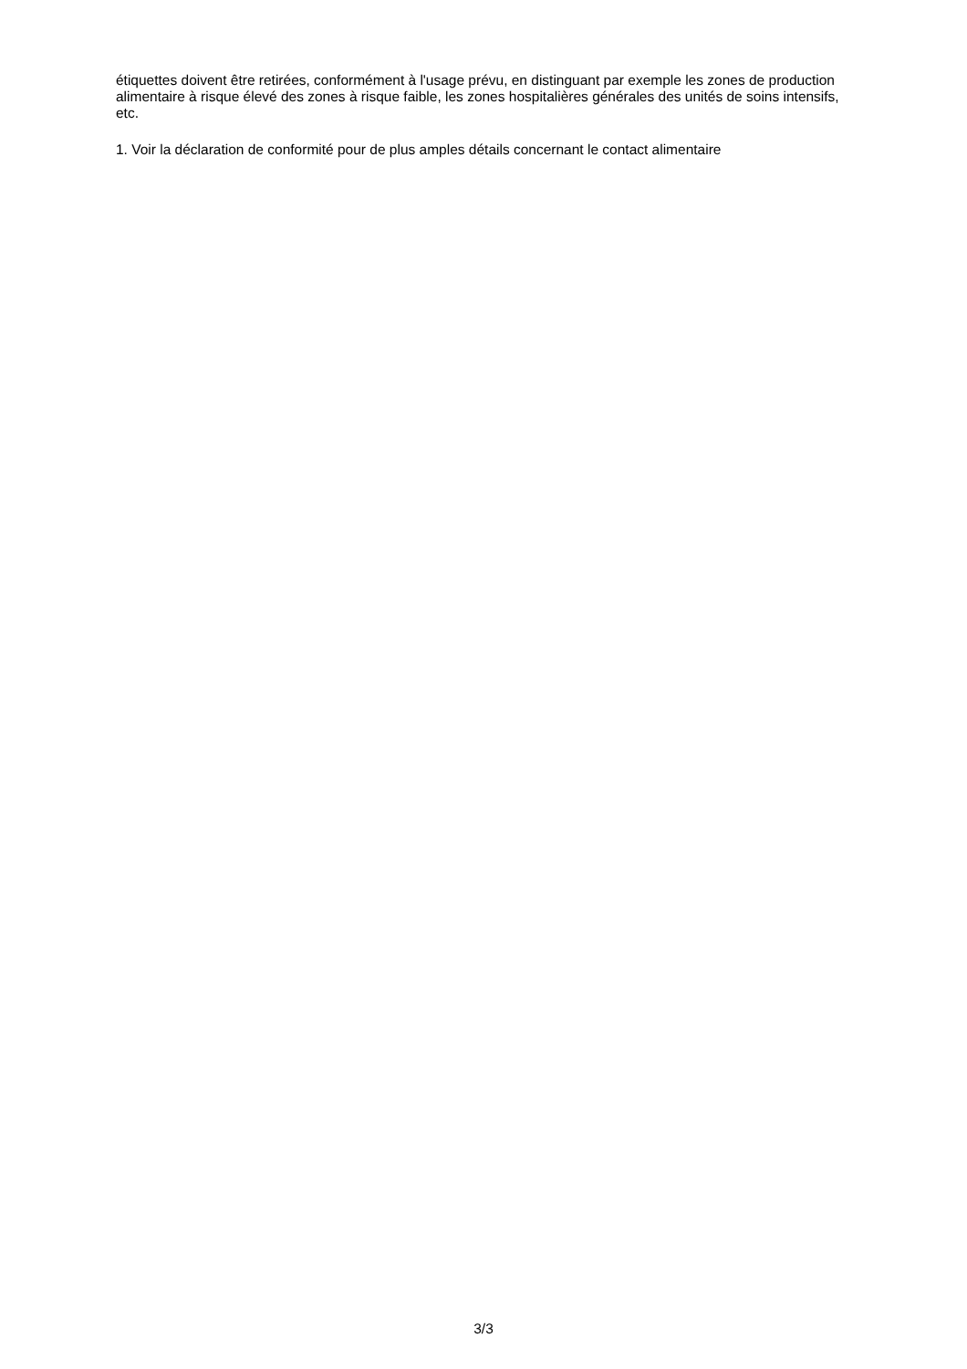étiquettes doivent être retirées, conformément à l'usage prévu, en distinguant par exemple les zones de production alimentaire à risque élevé des zones à risque faible, les zones hospitalières générales des unités de soins intensifs, etc.
1. Voir la déclaration de conformité pour de plus amples détails concernant le contact alimentaire
3/3